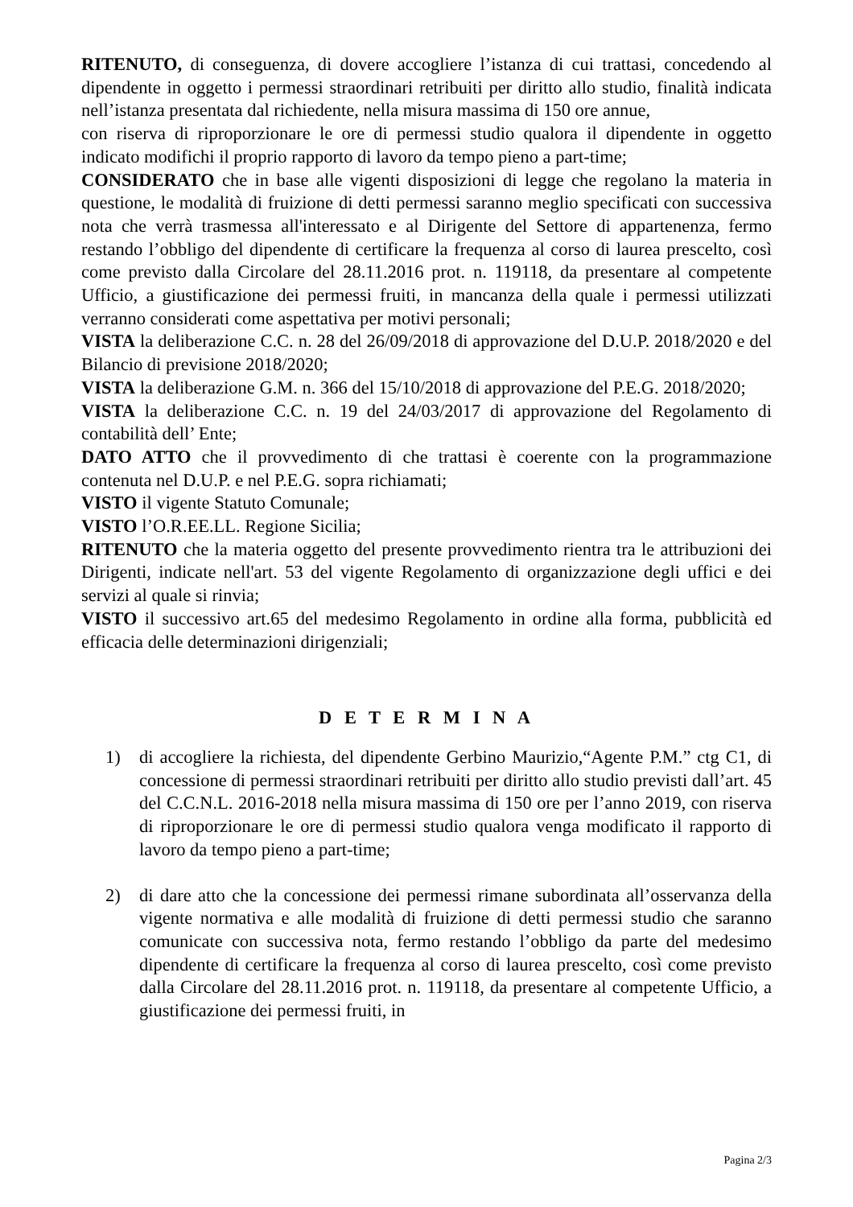RITENUTO, di conseguenza, di dovere accogliere l’istanza di cui trattasi, concedendo al dipendente in oggetto i permessi straordinari retribuiti per diritto allo studio, finalità indicata nell’istanza presentata dal richiedente, nella misura massima di 150 ore annue,
con riserva di riproporzionare le ore di permessi studio qualora il dipendente in oggetto indicato modifichi il proprio rapporto di lavoro da tempo pieno a part-time;
CONSIDERATO che in base alle vigenti disposizioni di legge che regolano la materia in questione, le modalità di fruizione di detti permessi saranno meglio specificati con successiva nota che verrà trasmessa all'interessato e al Dirigente del Settore di appartenenza, fermo restando l’obbligo del dipendente di certificare la frequenza al corso di laurea prescelto, così come previsto dalla Circolare del 28.11.2016 prot. n. 119118, da presentare al competente Ufficio, a giustificazione dei permessi fruiti, in mancanza della quale i permessi utilizzati verranno considerati come aspettativa per motivi personali;
VISTA la deliberazione C.C. n. 28 del 26/09/2018 di approvazione del D.U.P. 2018/2020 e del Bilancio di previsione 2018/2020;
VISTA la deliberazione G.M. n. 366 del 15/10/2018 di approvazione del P.E.G. 2018/2020;
VISTA la deliberazione C.C. n. 19 del 24/03/2017 di approvazione del Regolamento di contabilità dell’ Ente;
DATO ATTO che il provvedimento di che trattasi è coerente con la programmazione contenuta nel D.U.P. e nel P.E.G. sopra richiamati;
VISTO il vigente Statuto Comunale;
VISTO l’O.R.EE.LL. Regione Sicilia;
RITENUTO che la materia oggetto del presente provvedimento rientra tra le attribuzioni dei Dirigenti, indicate nell'art. 53 del vigente Regolamento di organizzazione degli uffici e dei servizi al quale si rinvia;
VISTO il successivo art.65 del medesimo Regolamento in ordine alla forma, pubblicità ed efficacia delle determinazioni dirigenziali;
D E T E R M I N A
1) di accogliere la richiesta, del dipendente Gerbino Maurizio,“Agente P.M.” ctg C1, di concessione di permessi straordinari retribuiti per diritto allo studio previsti dall’art. 45 del C.C.N.L. 2016-2018 nella misura massima di 150 ore per l’anno 2019, con riserva di riproporzionare le ore di permessi studio qualora venga modificato il rapporto di lavoro da tempo pieno a part-time;
2) di dare atto che la concessione dei permessi rimane subordinata all’osservanza della vigente normativa e alle modalità di fruizione di detti permessi studio che saranno comunicate con successiva nota, fermo restando l’obbligo da parte del medesimo dipendente di certificare la frequenza al corso di laurea prescelto, così come previsto dalla Circolare del 28.11.2016 prot. n. 119118, da presentare al competente Ufficio, a giustificazione dei permessi fruiti, in
Pagina 2/3